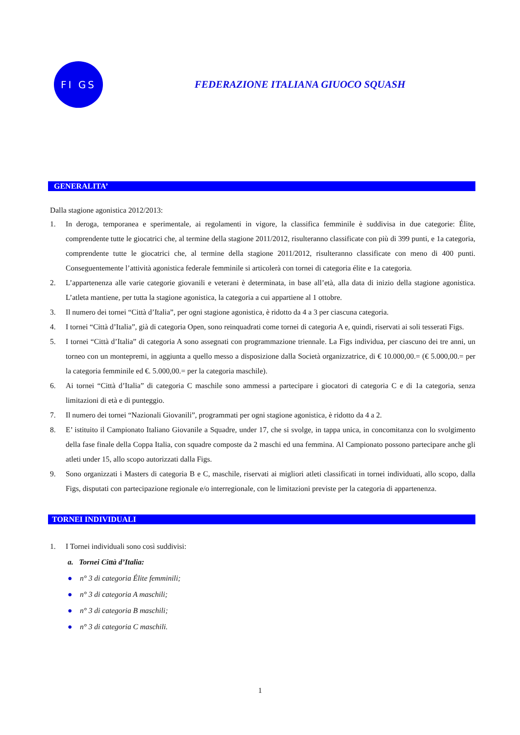FI GS
FEDERAZIONE ITALIANA GIUOCO SQUASH
GENERALITA’
Dalla stagione agonistica 2012/2013:
1. In deroga, temporanea e sperimentale, ai regolamenti in vigore, la classifica femminile è suddivisa in due categorie: Élite, comprendente tutte le giocatrici che, al termine della stagione 2011/2012, risulteranno classificate con più di 399 punti, e 1a categoria, comprendente tutte le giocatrici che, al termine della stagione 2011/2012, risulteranno classificate con meno di 400 punti. Conseguentemente l’attività agonistica federale femminile si articolerà con tornei di categoria élite e 1a categoria.
2. L’appartenenza alle varie categorie giovanili e veterani è determinata, in base all’età, alla data di inizio della stagione agonistica. L’atleta mantiene, per tutta la stagione agonistica, la categoria a cui appartiene al 1 ottobre.
3. Il numero dei tornei “Città d’Italia”, per ogni stagione agonistica, è ridotto da 4 a 3 per ciascuna categoria.
4. I tornei “Città d’Italia”, già di categoria Open, sono reinquadrati come tornei di categoria A e, quindi, riservati ai soli tesserati Figs.
5. I tornei “Città d’Italia” di categoria A sono assegnati con programmazione triennale. La Figs individua, per ciascuno dei tre anni, un torneo con un montepremi, in aggiunta a quello messo a disposizione dalla Società organizzatrice, di € 10.000,00.= (€ 5.000,00.= per la categoria femminile ed €. 5.000,00.= per la categoria maschile).
6. Ai tornei “Città d’Italia” di categoria C maschile sono ammessi a partecipare i giocatori di categoria C e di 1a categoria, senza limitazioni di età e di punteggio.
7. Il numero dei tornei “Nazionali Giovanili”, programmati per ogni stagione agonistica, è ridotto da 4 a 2.
8. E’ istituito il Campionato Italiano Giovanile a Squadre, under 17, che si svolge, in tappa unica, in concomitanza con lo svolgimento della fase finale della Coppa Italia, con squadre composte da 2 maschi ed una femmina. Al Campionato possono partecipare anche gli atleti under 15, allo scopo autorizzati dalla Figs.
9. Sono organizzati i Masters di categoria B e C, maschile, riservati ai migliori atleti classificati in tornei individuati, allo scopo, dalla Figs, disputati con partecipazione regionale e/o interregionale, con le limitazioni previste per la categoria di appartenenza.
TORNEI INDIVIDUALI
1. I Tornei individuali sono così suddivisi:
a. Tornei Città d’Italia:
● n° 3 di categoria Élite femminili;
● n° 3 di categoria A maschili;
● n° 3 di categoria B maschili;
● n° 3 di categoria C maschili.
1